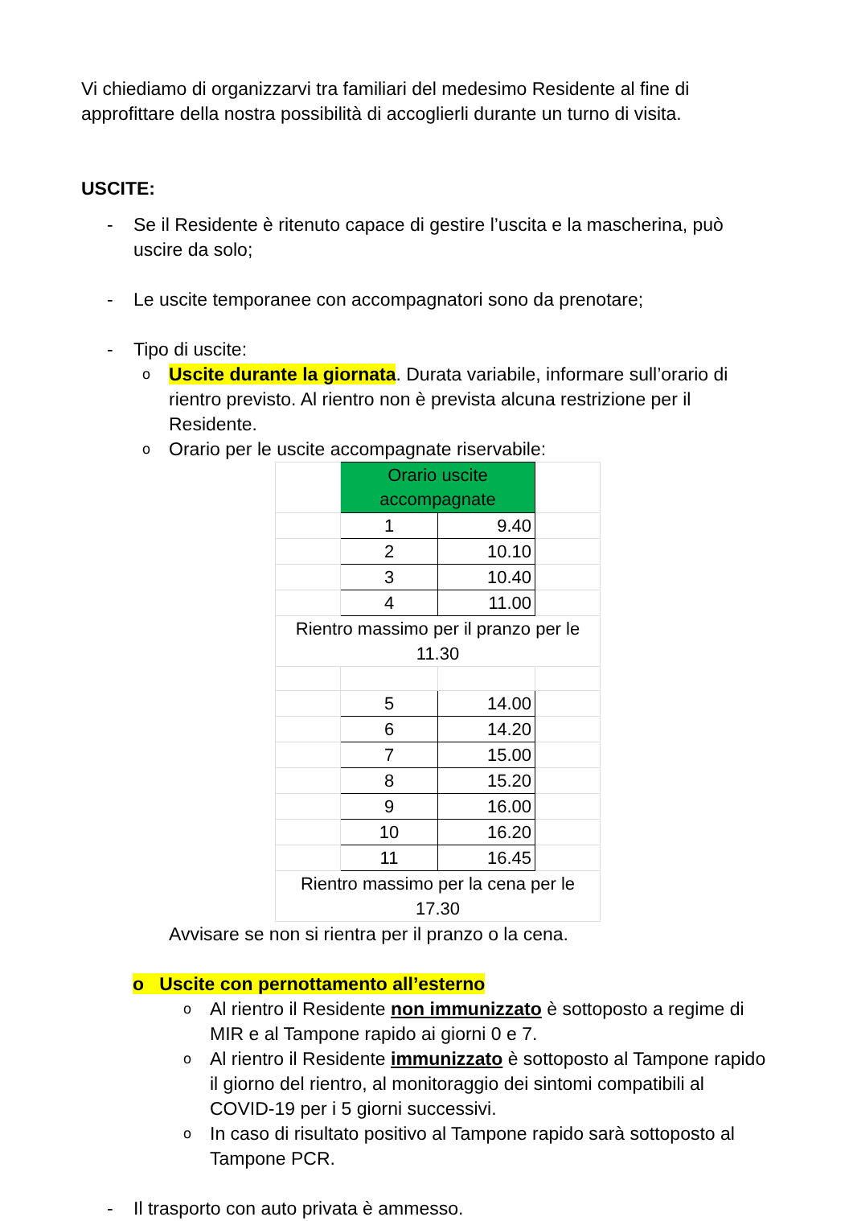Vi chiediamo di organizzarvi tra familiari del medesimo Residente al fine di approfittare della nostra possibilità di accoglierli durante un turno di visita.
USCITE:
- Se il Residente è ritenuto capace di gestire l’uscita e la mascherina, può uscire da solo;
- Le uscite temporanee con accompagnatori sono da prenotare;
- Tipo di uscite:
o Uscite durante la giornata. Durata variabile, informare sull’orario di rientro previsto. Al rientro non è prevista alcuna restrizione per il Residente.
o Orario per le uscite accompagnate riservabile:
| | Orario uscite accompagnate | | |
| | 1 | 9.40 | |
| | 2 | 10.10 | |
| | 3 | 10.40 | |
| | 4 | 11.00 | |
| Rientro massimo per il pranzo per le 11.30 | | | |
| | 5 | 14.00 | |
| | 6 | 14.20 | |
| | 7 | 15.00 | |
| | 8 | 15.20 | |
| | 9 | 16.00 | |
| | 10 | 16.20 | |
| | 11 | 16.45 | |
| Rientro massimo per la cena per le 17.30 | | | |
Avvisare se non si rientra per il pranzo o la cena.
o Uscite con pernottamento all’esterno
o Al rientro il Residente non immunizzato è sottoposto a regime di MIR e al Tampone rapido ai giorni 0 e 7.
o Al rientro il Residente immunizzato è sottoposto al Tampone rapido il giorno del rientro, al monitoraggio dei sintomi compatibili al COVID-19 per i 5 giorni successivi.
o In caso di risultato positivo al Tampone rapido sarà sottoposto al Tampone PCR.
- Il trasporto con auto privata è ammesso.